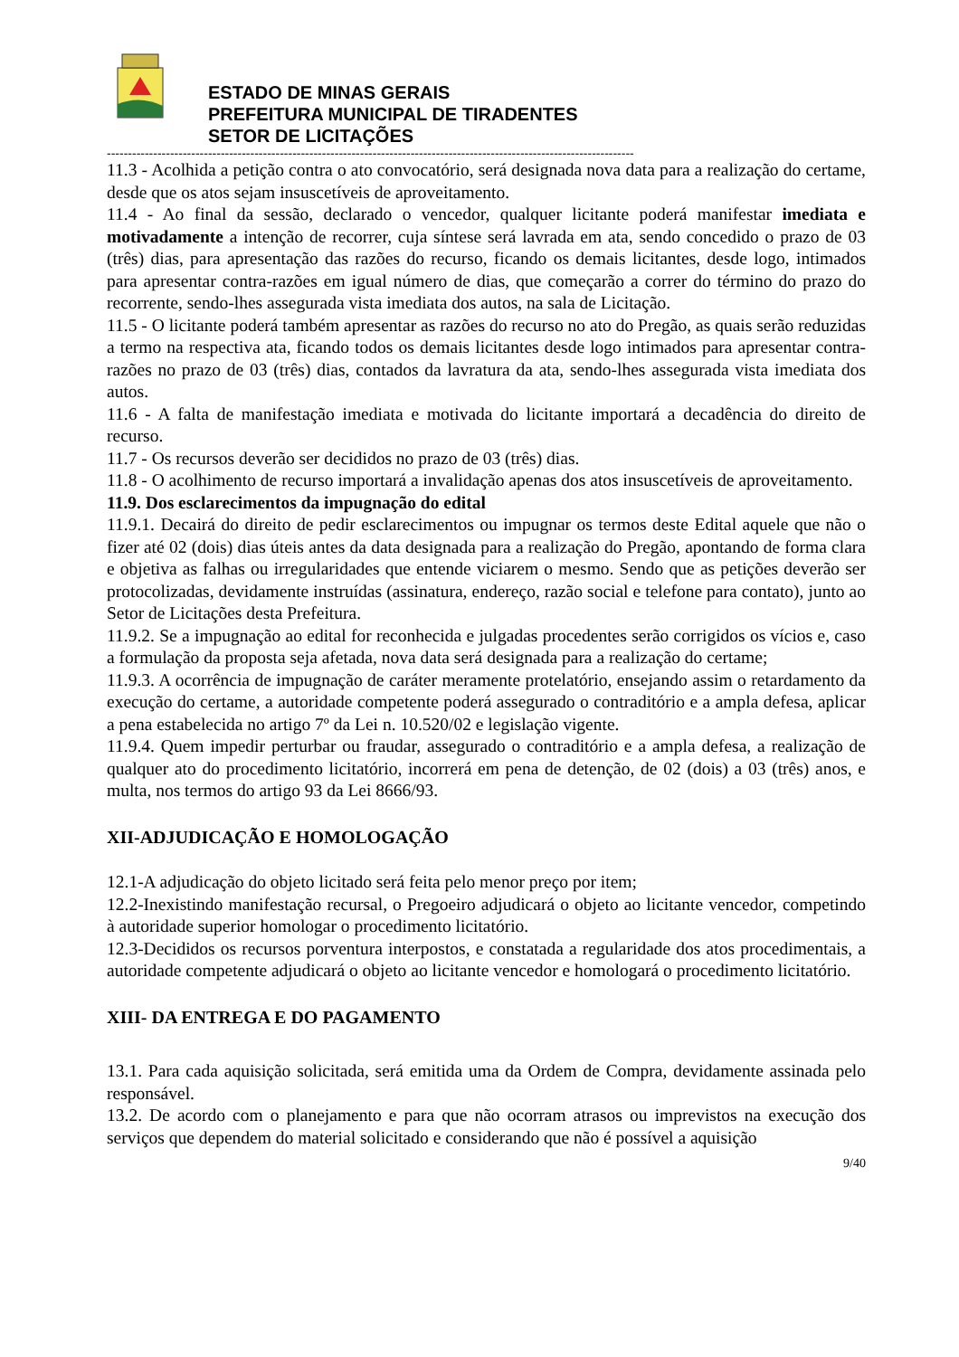ESTADO DE MINAS GERAIS
PREFEITURA MUNICIPAL DE TIRADENTES
SETOR DE LICITAÇÕES
-----------------------------------------------------------------------------------------------------------------------------
11.3 - Acolhida a petição contra o ato convocatório, será designada nova data para a realização do certame, desde que os atos sejam insuscetíveis de aproveitamento.
11.4 - Ao final da sessão, declarado o vencedor, qualquer licitante poderá manifestar imediata e motivadamente a intenção de recorrer, cuja síntese será lavrada em ata, sendo concedido o prazo de 03 (três) dias, para apresentação das razões do recurso, ficando os demais licitantes, desde logo, intimados para apresentar contra-razões em igual número de dias, que começarão a correr do término do prazo do recorrente, sendo-lhes assegurada vista imediata dos autos, na sala de Licitação.
11.5 - O licitante poderá também apresentar as razões do recurso no ato do Pregão, as quais serão reduzidas a termo na respectiva ata, ficando todos os demais licitantes desde logo intimados para apresentar contra-razões no prazo de 03 (três) dias, contados da lavratura da ata, sendo-lhes assegurada vista imediata dos autos.
11.6 - A falta de manifestação imediata e motivada do licitante importará a decadência do direito de recurso.
11.7 - Os recursos deverão ser decididos no prazo de 03 (três) dias.
11.8 - O acolhimento de recurso importará a invalidação apenas dos atos insuscetíveis de aproveitamento.
11.9. Dos esclarecimentos da impugnação do edital
11.9.1. Decairá do direito de pedir esclarecimentos ou impugnar os termos deste Edital aquele que não o fizer até 02 (dois) dias úteis antes da data designada para a realização do Pregão, apontando de forma clara e objetiva as falhas ou irregularidades que entende viciarem o mesmo. Sendo que as petições deverão ser protocolizadas, devidamente instruídas (assinatura, endereço, razão social e telefone para contato), junto ao Setor de Licitações desta Prefeitura.
11.9.2. Se a impugnação ao edital for reconhecida e julgadas procedentes serão corrigidos os vícios e, caso a formulação da proposta seja afetada, nova data será designada para a realização do certame;
11.9.3. A ocorrência de impugnação de caráter meramente protelatório, ensejando assim o retardamento da execução do certame, a autoridade competente poderá assegurado o contraditório e a ampla defesa, aplicar a pena estabelecida no artigo 7º da Lei n. 10.520/02 e legislação vigente.
11.9.4. Quem impedir perturbar ou fraudar, assegurado o contraditório e a ampla defesa, a realização de qualquer ato do procedimento licitatório, incorrerá em pena de detenção, de 02 (dois) a 03 (três) anos, e multa, nos termos do artigo 93 da Lei 8666/93.
XII-ADJUDICAÇÃO E HOMOLOGAÇÃO
12.1-A adjudicação do objeto licitado será feita pelo menor preço por item;
12.2-Inexistindo manifestação recursal, o Pregoeiro adjudicará o objeto ao licitante vencedor, competindo à autoridade superior homologar o procedimento licitatório.
12.3-Decididos os recursos porventura interpostos, e constatada a regularidade dos atos procedimentais, a autoridade competente adjudicará o objeto ao licitante vencedor e homologará o procedimento licitatório.
XIII- DA ENTREGA E DO PAGAMENTO
13.1. Para cada aquisição solicitada, será emitida uma da Ordem de Compra, devidamente assinada pelo responsável.
13.2. De acordo com o planejamento e para que não ocorram atrasos ou imprevistos na execução dos serviços que dependem do material solicitado e considerando que não é possível a aquisição
9/40